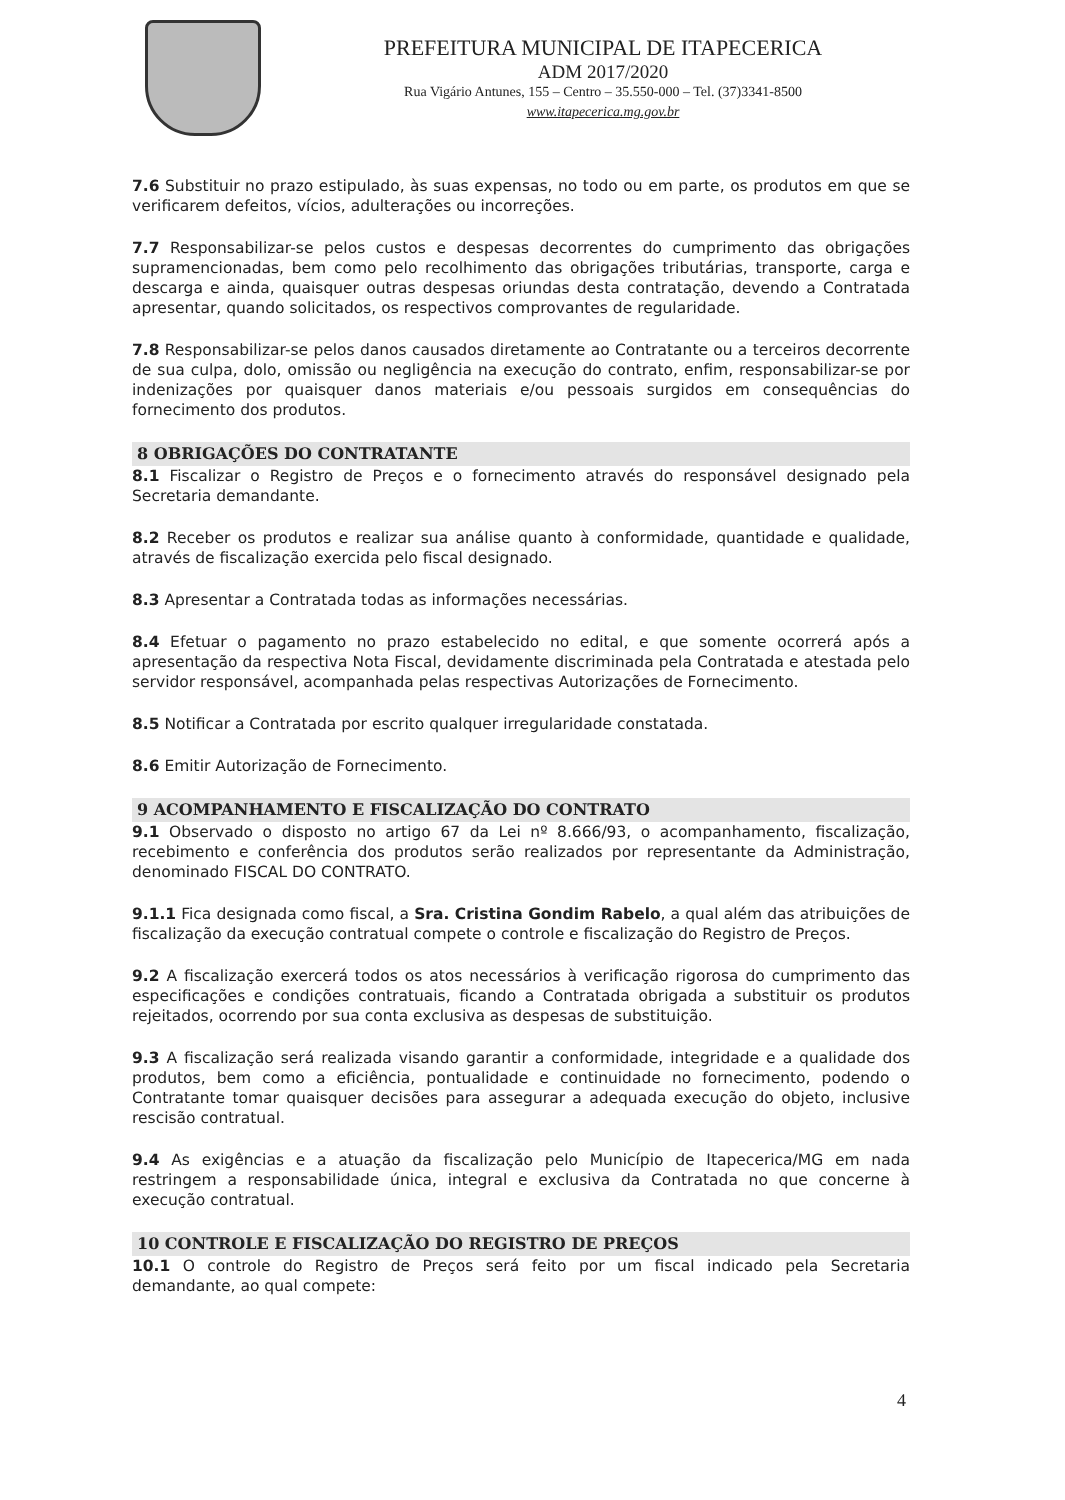PREFEITURA MUNICIPAL DE ITAPECERICA
ADM 2017/2020
Rua Vigário Antunes, 155 – Centro – 35.550-000 – Tel. (37)3341-8500
www.itapecerica.mg.gov.br
7.6 Substituir no prazo estipulado, às suas expensas, no todo ou em parte, os produtos em que se verificarem defeitos, vícios, adulterações ou incorreções.
7.7 Responsabilizar-se pelos custos e despesas decorrentes do cumprimento das obrigações supramencionadas, bem como pelo recolhimento das obrigações tributárias, transporte, carga e descarga e ainda, quaisquer outras despesas oriundas desta contratação, devendo a Contratada apresentar, quando solicitados, os respectivos comprovantes de regularidade.
7.8 Responsabilizar-se pelos danos causados diretamente ao Contratante ou a terceiros decorrente de sua culpa, dolo, omissão ou negligência na execução do contrato, enfim, responsabilizar-se por indenizações por quaisquer danos materiais e/ou pessoais surgidos em consequências do fornecimento dos produtos.
8 OBRIGAÇÕES DO CONTRATANTE
8.1 Fiscalizar o Registro de Preços e o fornecimento através do responsável designado pela Secretaria demandante.
8.2 Receber os produtos e realizar sua análise quanto à conformidade, quantidade e qualidade, através de fiscalização exercida pelo fiscal designado.
8.3 Apresentar a Contratada todas as informações necessárias.
8.4 Efetuar o pagamento no prazo estabelecido no edital, e que somente ocorrerá após a apresentação da respectiva Nota Fiscal, devidamente discriminada pela Contratada e atestada pelo servidor responsável, acompanhada pelas respectivas Autorizações de Fornecimento.
8.5 Notificar a Contratada por escrito qualquer irregularidade constatada.
8.6 Emitir Autorização de Fornecimento.
9 ACOMPANHAMENTO E FISCALIZAÇÃO DO CONTRATO
9.1 Observado o disposto no artigo 67 da Lei nº 8.666/93, o acompanhamento, fiscalização, recebimento e conferência dos produtos serão realizados por representante da Administração, denominado FISCAL DO CONTRATO.
9.1.1 Fica designada como fiscal, a Sra. Cristina Gondim Rabelo, a qual além das atribuições de fiscalização da execução contratual compete o controle e fiscalização do Registro de Preços.
9.2 A fiscalização exercerá todos os atos necessários à verificação rigorosa do cumprimento das especificações e condições contratuais, ficando a Contratada obrigada a substituir os produtos rejeitados, ocorrendo por sua conta exclusiva as despesas de substituição.
9.3 A fiscalização será realizada visando garantir a conformidade, integridade e a qualidade dos produtos, bem como a eficiência, pontualidade e continuidade no fornecimento, podendo o Contratante tomar quaisquer decisões para assegurar a adequada execução do objeto, inclusive rescisão contratual.
9.4 As exigências e a atuação da fiscalização pelo Município de Itapecerica/MG em nada restringem a responsabilidade única, integral e exclusiva da Contratada no que concerne à execução contratual.
10 CONTROLE E FISCALIZAÇÃO DO REGISTRO DE PREÇOS
10.1 O controle do Registro de Preços será feito por um fiscal indicado pela Secretaria demandante, ao qual compete:
4